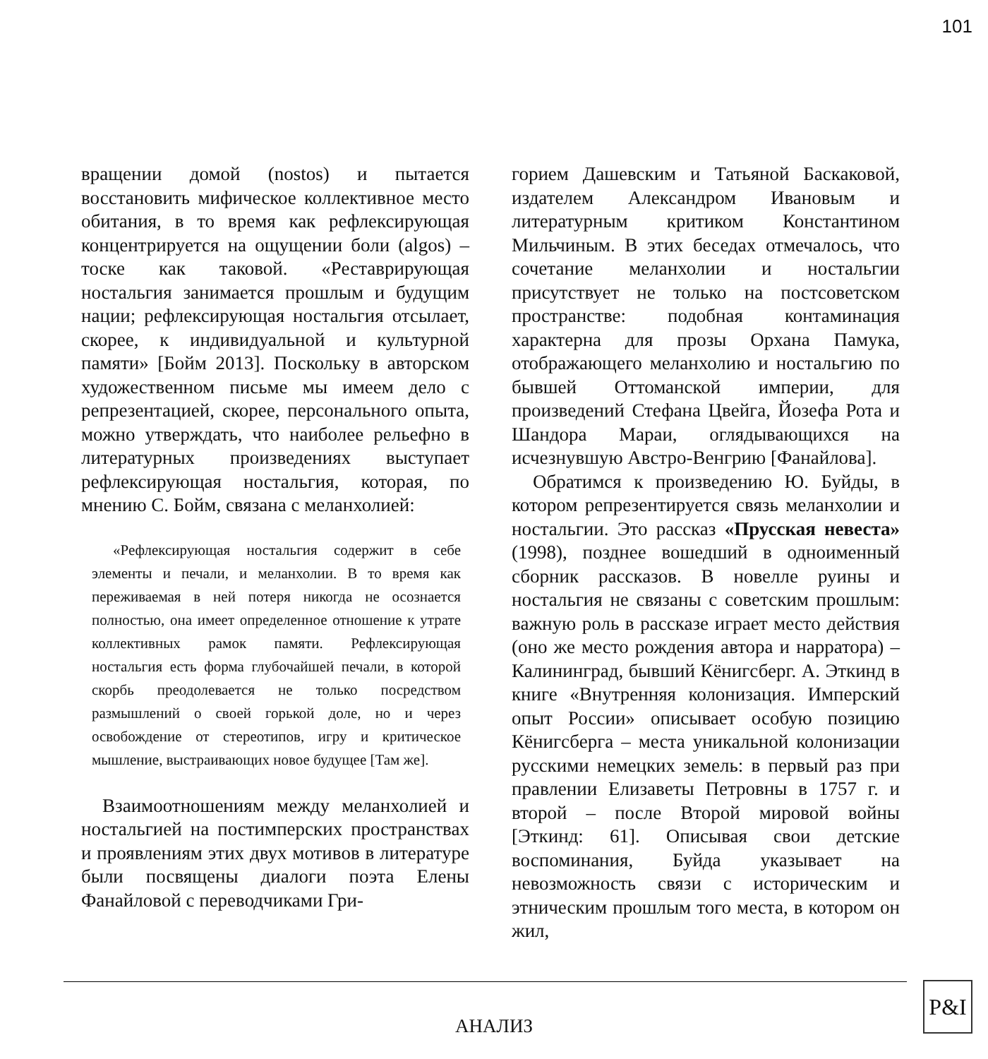101
вращении домой (nostos) и пытается восстановить мифическое коллективное место обитания, в то время как рефлексирующая концентрируется на ощущении боли (algos) – тоске как таковой. «Реставрирующая ностальгия занимается прошлым и будущим нации; рефлексирующая ностальгия отсылает, скорее, к индивидуальной и культурной памяти» [Бойм 2013]. Поскольку в авторском художественном письме мы имеем дело с репрезентацией, скорее, персонального опыта, можно утверждать, что наиболее рельефно в литературных произведениях выступает рефлексирующая ностальгия, которая, по мнению С. Бойм, связана с меланхолией:
«Рефлексирующая ностальгия содержит в себе элементы и печали, и меланхолии. В то время как переживаемая в ней потеря никогда не осознается полностью, она имеет определенное отношение к утрате коллективных рамок памяти. Рефлексирующая ностальгия есть форма глубочайшей печали, в которой скорбь преодолевается не только посредством размышлений о своей горькой доле, но и через освобождение от стереотипов, игру и критическое мышление, выстраивающих новое будущее [Там же].
Взаимоотношениям между меланхолией и ностальгией на постимперских пространствах и проявлениям этих двух мотивов в литературе были посвящены диалоги поэта Елены Фанайловой с переводчиками Гри-
горием Дашевским и Татьяной Баскаковой, издателем Александром Ивановым и литературным критиком Константином Мильчиным. В этих беседах отмечалось, что сочетание меланхолии и ностальгии присутствует не только на постсоветском пространстве: подобная контаминация характерна для прозы Орхана Памука, отображающего меланхолию и ностальгию по бывшей Оттоманской империи, для произведений Стефана Цвейга, Йозефа Рота и Шандора Мараи, оглядывающихся на исчезнувшую Австро-Венгрию [Фанайлова].
Обратимся к произведению Ю. Буйды, в котором репрезентируется связь меланхолии и ностальгии. Это рассказ «Прусская невеста» (1998), позднее вошедший в одноименный сборник рассказов. В новелле руины и ностальгия не связаны с советским прошлым: важную роль в рассказе играет место действия (оно же место рождения автора и нарратора) – Калининград, бывший Кёнигсберг. А. Эткинд в книге «Внутренняя колонизация. Имперский опыт России» описывает особую позицию Кёнигсберга – места уникальной колонизации русскими немецких земель: в первый раз при правлении Елизаветы Петровны в 1757 г. и второй – после Второй мировой войны [Эткинд: 61]. Описывая свои детские воспоминания, Буйда указывает на невозможность связи с историческим и этническим прошлым того места, в котором он жил,
АНАЛИЗ
P&I